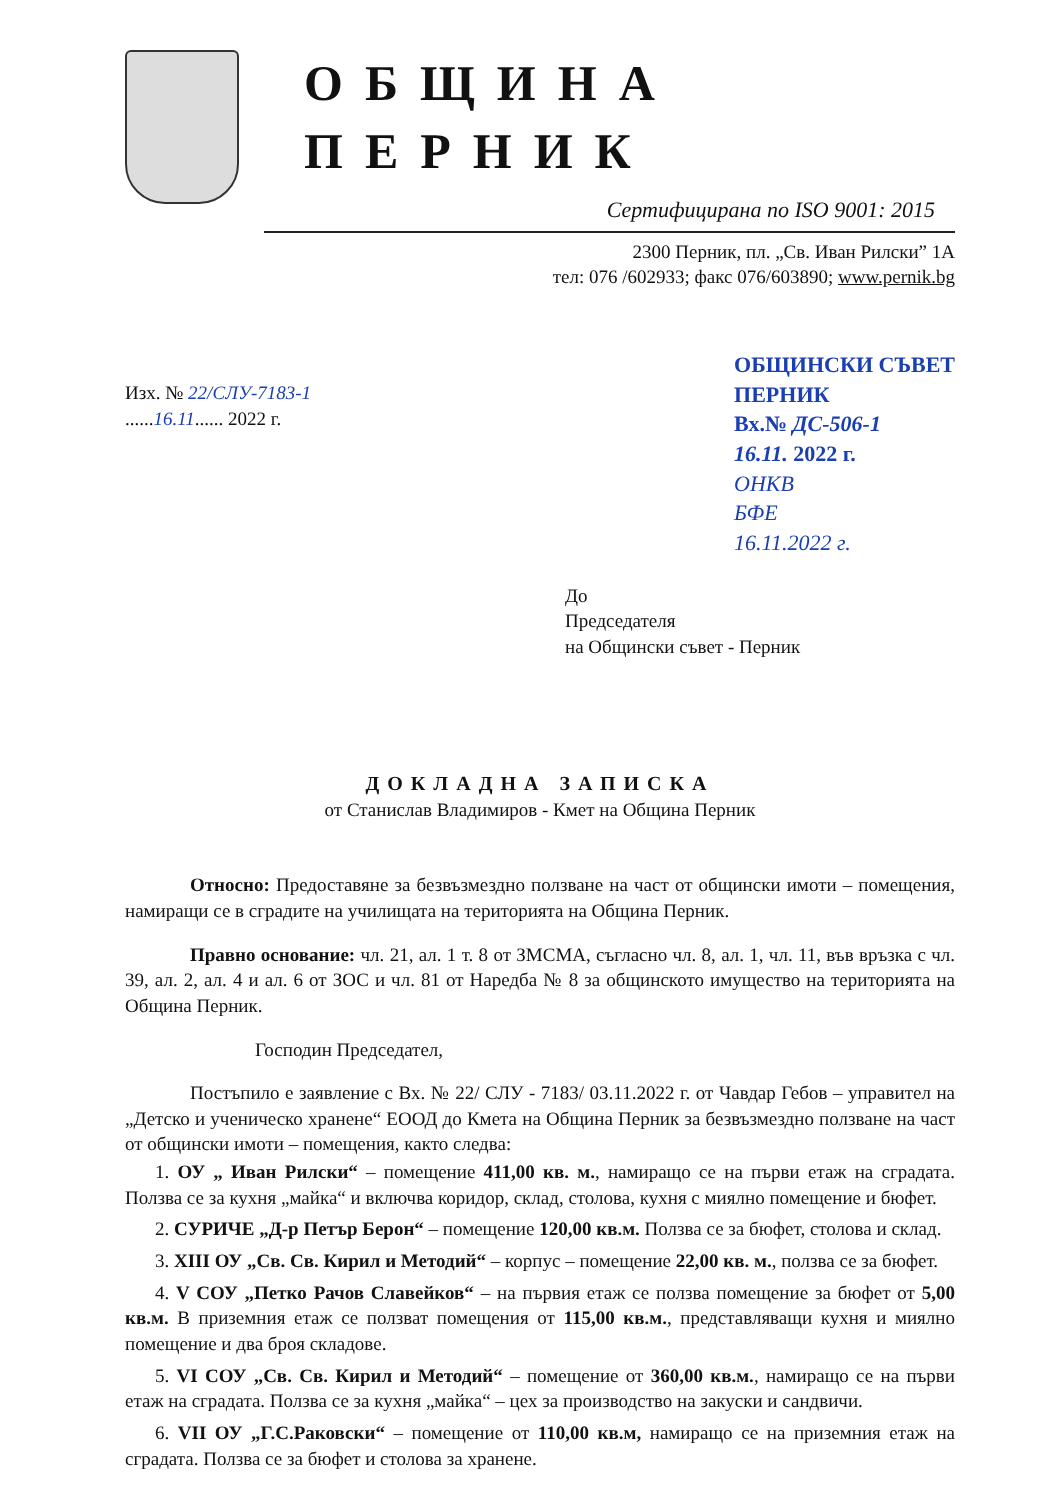ОБЩИНА ПЕРНИК
Сертифицирана по ISO 9001: 2015
2300 Перник, пл. „Св. Иван Рилски” 1А
тел: 076 /602933; факс 076/603890; www.pernik.bg
Изх. № 22/СЛУ-7183-1
......16.11...... 2022 г.
ОБЩИНСКИ СЪВЕТ
ПЕРНИК
Вх.№ ДС-506-1
16.11. 2022 г.
ОНКВ
БФЕ
16.11.2022 г.
До
Председателя
на Общински съвет - Перник
ДОКЛАДНА ЗАПИСКА
от Станислав Владимиров - Кмет на Община Перник
Относно: Предоставяне за безвъзмездно ползване на част от общински имоти – помещения, намиращи се в сградите на училищата на територията на Община Перник.
Правно основание: чл. 21, ал. 1 т. 8 от ЗМСМА, съгласно чл. 8, ал. 1, чл. 11, във връзка с чл. 39, ал. 2, ал. 4 и ал. 6 от ЗОС и чл. 81 от Наредба № 8 за общинското имущество на територията на Община Перник.
Господин Председател,
Постъпило е заявление с Вх. № 22/ СЛУ - 7183/ 03.11.2022 г. от Чавдар Гебов – управител на „Детско и ученическо хранене“ ЕООД до Кмета на Община Перник за безвъзмездно ползване на част от общински имоти – помещения, както следва:
1. ОУ „ Иван Рилски“ – помещение 411,00 кв. м., намиращо се на първи етаж на сградата. Ползва се за кухня „майка“ и включва коридор, склад, столова, кухня с миялно помещение и бюфет.
2. СУРИЧЕ „Д-р Петър Берон“ – помещение 120,00 кв.м. Ползва се за бюфет, столова и склад.
3. XIII ОУ „Св. Св. Кирил и Методий“ – корпус – помещение 22,00 кв. м., ползва се за бюфет.
4. V СОУ „Петко Рачов Славейков“ – на първия етаж се ползва помещение за бюфет от 5,00 кв.м. В приземния етаж се ползват помещения от 115,00 кв.м., представляващи кухня и миялно помещение и два броя складове.
5. VI СОУ „Св. Св. Кирил и Методий“ – помещение от 360,00 кв.м., намиращо се на първи етаж на сградата. Ползва се за кухня „майка“ – цех за производство на закуски и сандвичи.
6. VII ОУ „Г.С.Раковски“ – помещение от 110,00 кв.м, намиращо се на приземния етаж на сградата. Ползва се за бюфет и столова за хранене.